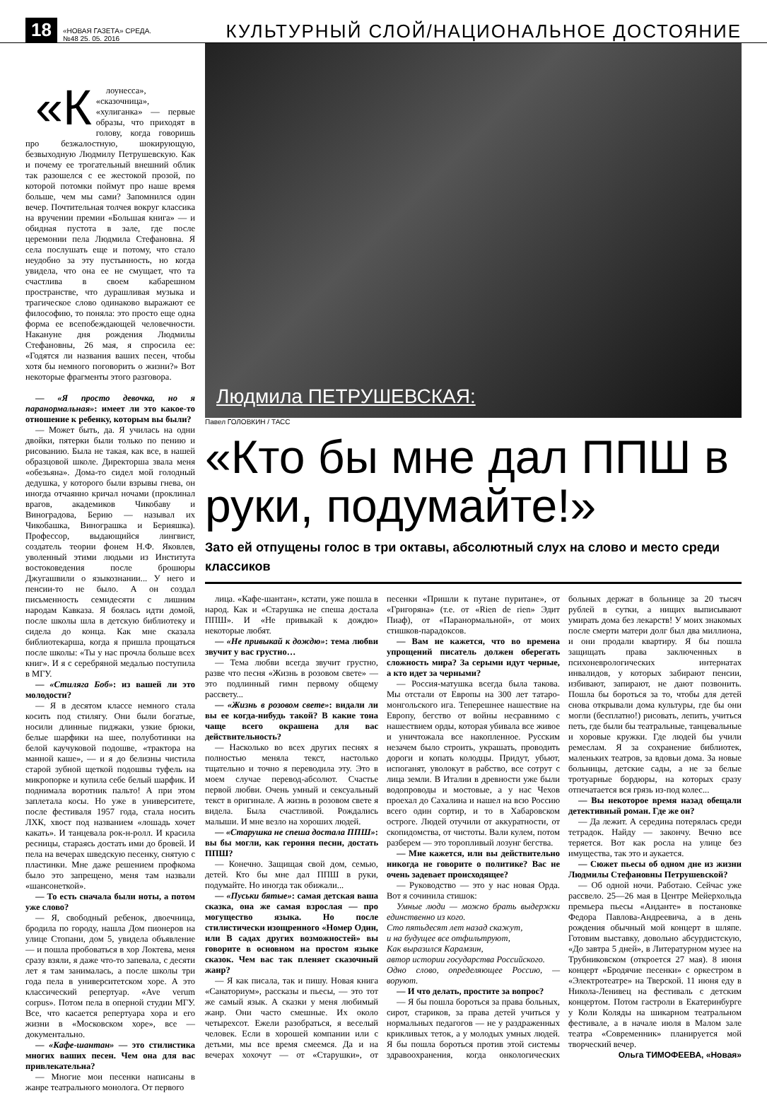18 «НОВАЯ ГАЗЕТА» СРЕДА.
№48 25. 05. 2016 КУЛЬТУРНЫЙ СЛОЙ/НАЦИОНАЛЬНОЕ ДОСТОЯНИЕ
«К лоунесса», «сказочница», «хулиганка» — первые образы, что приходят в голову, когда говоришь про безжалостную, шокирующую, безвыходную Людмилу Петрушевскую. Как и почему ее трогательный внешний облик так разошелся с ее жестокой прозой, по которой потомки поймут про наше время больше, чем мы сами? Запомнился один вечер. Почтительная толчея вокруг классика на вручении премии «Большая книга» — и обидная пустота в зале, где после церемонии пела Людмила Стефановна. Я села послушать еще и потому, что стало неудобно за эту пустынность, но когда увидела, что она ее не смущает, что та счастлива в своем кабарешном пространстве, что дурашливая музыка и трагическое слово одинаково выражают ее философию, то поняла: это просто еще одна форма ее всепобеждающей человечности. Накануне дня рождения Людмилы Стефановны, 26 мая, я спросила ее: «Годятся ли названия ваших песен, чтобы хотя бы немного поговорить о жизни?» Вот некоторые фрагменты этого разговора.
— «Я просто девочка, но я паранормальная»: имеет ли это какое-то отношение к ребенку, которым вы были?
— Может быть, да. Я училась на одни двойки, пятерки были только по пению и рисованию. Была не такая, как все, в нашей образцовой школе. Директорша звала меня «обезьяна». Дома-то сидел мой голодный дедушка, у которого были взрывы гнева, он иногда отчаянно кричал ночами (проклинал врагов, академиков Чикобаву и Виноградова, Берию — называл их Чикобашка, Винограшка и Берияшка). Профессор, выдающийся лингвист, создатель теории фонем Н.Ф. Яковлев, уволенный этими людьми из Института востоковедения после брошюры Джугашвили о языкознании... У него и пенсии-то не было. А он создал письменность семидесяти с лишним народам Кавказа. Я боялась идти домой, после школы шла в детскую библиотеку и сидела до конца. Как мне сказала библиотекарша, когда я пришла прощаться после школы: «Ты у нас прочла больше всех книг». И я с серебряной медалью поступила в МГУ.
— «Стиляга Боб»: из вашей ли это молодости?
— Я в десятом классе немного стала косить под стилягу. Они были богатые, носили длинные пиджаки, узкие брюки, белые шарфики на шее, полуботинки на белой каучуковой подошве, «трактора на манной каше», — и я до белизны чистила старой зубной щеткой подошвы туфель на микропорке и купила себе белый шарфик. И поднимала воротник пальто! А при этом заплетала косы. Но уже в университете, после фестиваля 1957 года, стала носить ЛХК, хвост под названием «лошадь хочет какать». И танцевала рок-н-ролл. И красила ресницы, стараясь достать ими до бровей. И пела на вечерах шведскую песенку, снятую с пластинки. Мне даже решением профкома было это запрещено, меня там назвали «шансонеткой».
— То есть сначала были ноты, а потом уже слово?
— Я, свободный ребенок, двоечница, бродила по городу, нашла Дом пионеров на улице Стопани, дом 5, увидела объявление — и пошла пробоваться в хор Локтева, меня сразу взяли, я даже что-то запевала, с десяти лет я там занималась, а после школы три года пела в университетском хоре. А это классический репертуар. «Ave verum corpus». Потом пела в оперной студии МГУ. Все, что касается репертуара хора и его жизни в «Московском хоре», все — документально.
— «Кафе-шантан» — это стилистика многих ваших песен. Чем она для вас привлекательна?
— Многие мои песенки написаны в жанре театрального монолога. От первого
Людмила ПЕТРУШЕВСКАЯ:
Павел ГОЛОВКИН / ТАСС
«Кто бы мне дал ППШ в руки, подумайте!»
Зато ей отпущены голос в три октавы, абсолютный слух на слово и место среди классиков
лица. «Кафе-шантан», кстати, уже пошла в народ. Как и «Старушка не спеша достала ППШ». И «Не привыкай к дождю» некоторые любят.
— «Не привыкай к дождю»: тема любви звучит у вас грустно…
— Тема любви всегда звучит грустно, разве что песня «Жизнь в розовом свете» — это подлинный гимн первому общему рассвету...
— «Жизнь в розовом свете»: видали ли вы ее когда-нибудь такой? В какие тона чаще всего окрашена для вас действительность?
— Насколько во всех других песнях я полностью меняла текст, настолько тщательно и точно я переводила эту. Это в моем случае перевод-абсолют. Счастье первой любви. Очень умный и сексуальный текст в оригинале. А жизнь в розовом свете я видела. Была счастливой. Рождались малыши. И мне везло на хороших людей.
— «Старушка не спеша достала ППШ»: вы бы могли, как героиня песни, достать ППШ?
— Конечно. Защищая свой дом, семью, детей. Кто бы мне дал ППШ в руки, подумайте. Но иногда так обижали...
— «Пуськи бятые»: самая детская ваша сказка, она же самая взрослая — про могущество языка. Но после стилистически изощренного «Номер Один, или В садах других возможностей» вы говорите в основном на простом языке сказок. Чем вас так пленяет сказочный жанр?
— Я как писала, так и пишу. Новая книга «Санаториум», рассказы и пьесы, — это тот же самый язык. А сказки у меня любимый жанр. Они часто смешные. Их около четырехсот. Ежели разобраться, я веселый человек. Если в хорошей компании или с детьми, мы все время смеемся. Да и на вечерах хохочут — от «Старушки», от песенки «Пришли к путане пуритане», от «Григоряна» (т.е. от «Rien de rien» Эдит Пиаф), от «Паранормальной», от моих стишков-парадоксов.
— Вам не кажется, что во времена упрощений писатель должен оберегать сложность мира? За серыми идут черные, а кто идет за черными?
— Россия-матушка всегда была такова. Мы отстали от Европы на 300 лет татаро-монгольского ига. Теперешнее нашествие на Европу, бегство от войны несравнимо с нашествием орды, которая убивала все живое и уничтожала все накопленное. Русским незачем было строить, украшать, проводить дороги и копать колодцы. Придут, убьют, испоганят, уволокут в рабство, все сотрут с лица земли. В Италии в древности уже были водопроводы и мостовые, а у нас Чехов проехал до Сахалина и нашел на всю Россию всего один сортир, и то в Хабаровском остроге. Людей отучили от аккуратности, от скопидомства, от чистоты. Вали кулем, потом разберем — это торопливый лозунг бегства.
— Мне кажется, или вы действительно никогда не говорите о политике? Вас не очень задевает происходящее?
— Руководство — это у нас новая Орда. Вот я сочинила стишок:
Умные люди — можно брать выдержки единственно из кого.
Сто пятьдесят лет назад скажут,
и на будущее все отфильтруют,
Как выразился Карамзин,
автор истории государства Российского.
Одно слово, определяющее Россию, — воруют.
— И что делать, простите за вопрос?
— Я бы пошла бороться за права больных, сирот, стариков, за права детей учиться у нормальных педагогов — не у раздраженных крикливых теток, а у молодых умных людей. Я бы пошла бороться против этой системы здравоохранения, когда онкологических больных держат в больнице за 20 тысяч рублей в сутки, а нищих выписывают умирать дома без лекарств! У моих знакомых после смерти матери долг был два миллиона, и они продали квартиру. Я бы пошла защищать права заключенных в психоневрологических интернатах инвалидов, у которых забирают пенсии, избивают, запирают, не дают позвонить. Пошла бы бороться за то, чтобы для детей снова открывали дома культуры, где бы они могли (бесплатно!) рисовать, лепить, учиться петь, где были бы театральные, танцевальные и хоровые кружки. Где людей бы учили ремеслам. Я за сохранение библиотек, маленьких театров, за вдовьи дома. За новые больницы, детские сады, а не за белые тротуарные бордюры, на которых сразу отпечатается вся грязь из-под колес...
— Вы некоторое время назад обещали детективный роман. Где же он?
— Да лежит. А середина потерялась среди тетрадок. Найду — закончу. Вечно все теряется. Вот как росла на улице без имущества, так это и аукается.
— Сюжет пьесы об одном дне из жизни Людмилы Стефановны Петрушевской?
— Об одной ночи. Работаю. Сейчас уже рассвело. 25—26 мая в Центре Мейерхольда премьера пьесы «Анданте» в постановке Федора Павлова-Андреевича, а в день рождения обычный мой концерт в шляпе. Готовим выставку, довольно абсурдистскую, «До завтра 5 дней», в Литературном музее на Трубниковском (откроется 27 мая). 8 июня концерт «Бродячие песенки» с оркестром в «Электротеатре» на Тверской. 11 июня еду в Никола-Ленивец на фестиваль с детским концертом. Потом гастроли в Екатеринбурге у Коли Коляды на шикарном театральном фестивале, а в начале июля в Малом зале театра «Современник» планируется мой творческий вечер.
Ольга ТИМОФЕЕВА, «Новая»